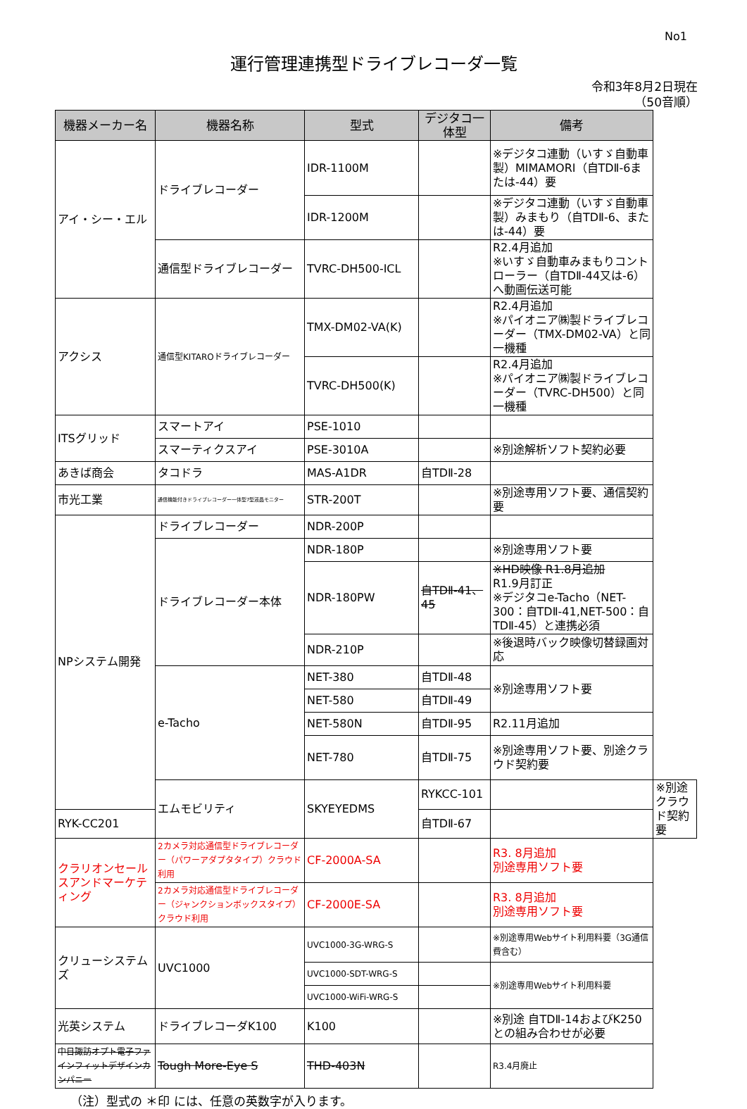No1
運行管理連携型ドライブレコーダ一覧
令和3年8月2日現在
（50音順）
| 機器メーカー名 | 機器名称 | 型式 | デジタコ一体型 | 備考 | |
| --- | --- | --- | --- | --- | --- |
| アイ・シー・エル | ドライブレコーダー | IDR-1100M | | ※デジタコ連動（いすゞ自動車製）MIMAMORI（自TDⅡ-6または-44）要 | |
| | | IDR-1200M | | ※デジタコ連動（いすゞ自動車製）みまもり（自TDⅡ-6、または-44）要 | |
| | 通信型ドライブレコーダー | TVRC-DH500-ICL | | R2.4月追加 ※いすゞ自動車みまもりコントローラー（自TDⅡ-44又は-6）へ動画伝送可能 | |
| アクシス | 通信型KITAROドライブレコーダー | TMX-DM02-VA(K) | | R2.4月追加 ※パイオニア㈱製ドライブレコーダー（TMX-DM02-VA）と同一機種 | |
| | | TVRC-DH500(K) | | R2.4月追加 ※パイオニア㈱製ドライブレコーダー（TVRC-DH500）と同一機種 | |
| ITSグリッド | スマートアイ | PSE-1010 | | | |
| | スマーティクスアイ | PSE-3010A | | ※別途解析ソフト契約必要 | |
| あきば商会 | タコドラ | MAS-A1DR | 自TDⅡ-28 | | |
| 市光工業 | 通信機能付きドライブレコーダー一体型7型液晶モニター | STR-200T | | ※別途専用ソフト要、通信契約要 | |
| NPシステム開発 | ドライブレコーダー | NDR-200P | | | |
| | ドライブレコーダー本体 | NDR-180P | | ※別途専用ソフト要 | |
| | | NDR-180PW | 自TDⅡ-41、45 | ※HD映像 R1.8月追加 R1.9月訂正 ※デジタコe-Tacho（NET-300：自TDⅡ-41,NET-500：自TDⅡ-45）と連携必須 | |
| | | NDR-210P | | ※後退時バック映像切替録画対応 | |
| | e-Tacho | NET-380 | 自TDⅡ-48 | ※別途専用ソフト要 | |
| | | NET-580 | 自TDⅡ-49 | | |
| | | NET-580N | 自TDⅡ-95 | R2.11月追加 | |
| | | NET-780 | 自TDⅡ-75 | ※別途専用ソフト要、別途クラウド契約要 | |
| | エムモビリティ | SKYEYEDMS | RYKCC-101 | | ※別途クラウド契約要 |
| RYK-CC201 | | | 自TDⅡ-67 | | |
| クラリオンセールスアンドマーケティング | 2カメラ対応通信型ドライブレコーダー（パワーアダプタタイプ）クラウド利用 | CF-2000A-SA | | R3. 8月追加 別途専用ソフト要 | |
| | 2カメラ対応通信型ドライブレコーダー（ジャンクションボックスタイプ）クラウド利用 | CF-2000E-SA | | R3. 8月追加 別途専用ソフト要 | |
| クリューシステムズ | UVC1000 | UVC1000-3G-WRG-S | | ※別途専用Webサイト利用料要（3G通信費含む） | |
| | | UVC1000-SDT-WRG-S | | ※別途専用Webサイト利用料要 | |
| | | UVC1000-WiFi-WRG-S | | | |
| 光英システム | ドライブレコーダK100 | K100 | | ※別途 自TDⅡ-14およびK250との組み合わせが必要 | |
| 中日諏訪オプト電子ファインフィットデザインカンパニー | Tough More-Eye S | THD-403N | | R3.4月廃止 | |
（注）型式の ＊印 には、任意の英数字が入ります。